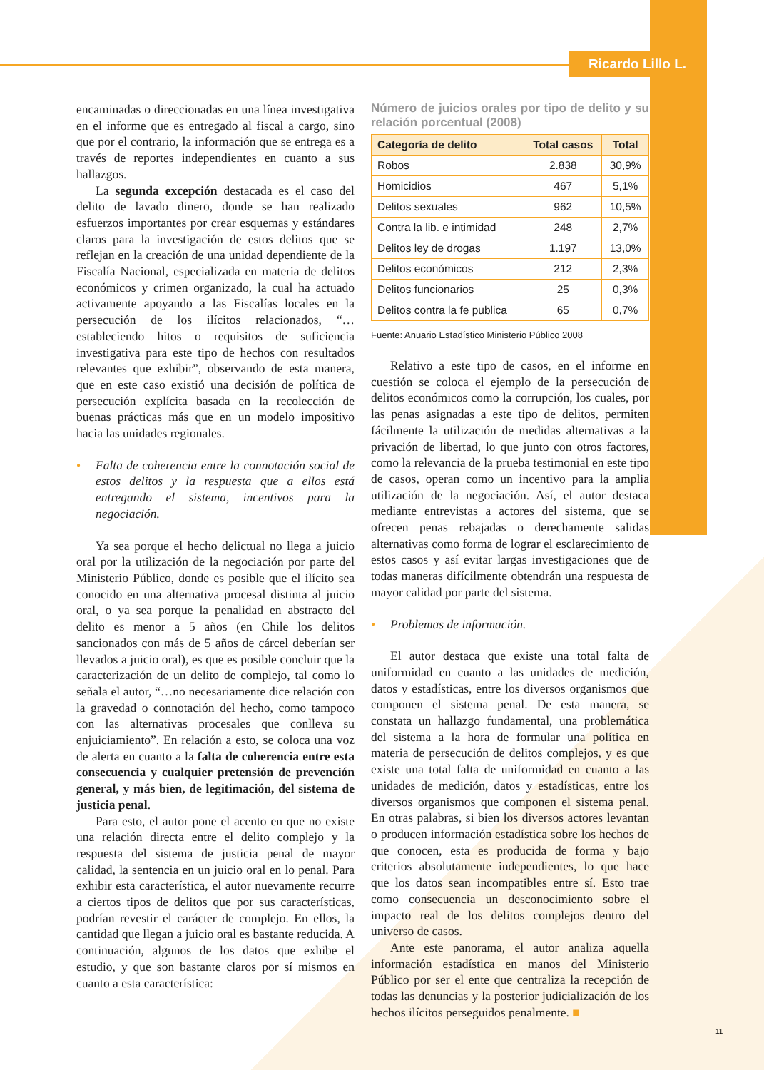Ricardo Lillo L.
encaminadas o direccionadas en una línea investigativa en el informe que es entregado al fiscal a cargo, sino que por el contrario, la información que se entrega es a través de reportes independientes en cuanto a sus hallazgos.
La segunda excepción destacada es el caso del delito de lavado dinero, donde se han realizado esfuerzos importantes por crear esquemas y estándares claros para la investigación de estos delitos que se reflejan en la creación de una unidad dependiente de la Fiscalía Nacional, especializada en materia de delitos económicos y crimen organizado, la cual ha actuado activamente apoyando a las Fiscalías locales en la persecución de los ilícitos relacionados, “…estableciendo hitos o requisitos de suficiencia investigativa para este tipo de hechos con resultados relevantes que exhibir”, observando de esta manera, que en este caso existió una decisión de política de persecución explícita basada en la recolección de buenas prácticas más que en un modelo impositivo hacia las unidades regionales.
• Falta de coherencia entre la connotación social de estos delitos y la respuesta que a ellos está entregando el sistema, incentivos para la negociación.
Ya sea porque el hecho delictual no llega a juicio oral por la utilización de la negociación por parte del Ministerio Público, donde es posible que el ilícito sea conocido en una alternativa procesal distinta al juicio oral, o ya sea porque la penalidad en abstracto del delito es menor a 5 años (en Chile los delitos sancionados con más de 5 años de cárcel deberían ser llevados a juicio oral), es que es posible concluir que la caracterización de un delito de complejo, tal como lo señala el autor, “…no necesariamente dice relación con la gravedad o connotación del hecho, como tampoco con las alternativas procesales que conlleva su enjuiciamiento”. En relación a esto, se coloca una voz de alerta en cuanto a la falta de coherencia entre esta consecuencia y cualquier pretensión de prevención general, y más bien, de legitimación, del sistema de justicia penal.
Para esto, el autor pone el acento en que no existe una relación directa entre el delito complejo y la respuesta del sistema de justicia penal de mayor calidad, la sentencia en un juicio oral en lo penal. Para exhibir esta característica, el autor nuevamente recurre a ciertos tipos de delitos que por sus características, podrían revestir el carácter de complejo. En ellos, la cantidad que llegan a juicio oral es bastante reducida. A continuación, algunos de los datos que exhibe el estudio, y que son bastante claros por sí mismos en cuanto a esta característica:
Número de juicios orales por tipo de delito y su relación porcentual (2008)
| Categoría de delito | Total casos | Total |
| --- | --- | --- |
| Robos | 2.838 | 30,9% |
| Homicidios | 467 | 5,1% |
| Delitos sexuales | 962 | 10,5% |
| Contra la lib. e intimidad | 248 | 2,7% |
| Delitos ley de drogas | 1.197 | 13,0% |
| Delitos económicos | 212 | 2,3% |
| Delitos funcionarios | 25 | 0,3% |
| Delitos contra la fe publica | 65 | 0,7% |
Fuente: Anuario Estadístico Ministerio Público 2008
Relativo a este tipo de casos, en el informe en cuestión se coloca el ejemplo de la persecución de delitos económicos como la corrupción, los cuales, por las penas asignadas a este tipo de delitos, permiten fácilmente la utilización de medidas alternativas a la privación de libertad, lo que junto con otros factores, como la relevancia de la prueba testimonial en este tipo de casos, operan como un incentivo para la amplia utilización de la negociación. Así, el autor destaca mediante entrevistas a actores del sistema, que se ofrecen penas rebajadas o derechamente salidas alternativas como forma de lograr el esclarecimiento de estos casos y así evitar largas investigaciones que de todas maneras difícilmente obtendrán una respuesta de mayor calidad por parte del sistema.
• Problemas de información.
El autor destaca que existe una total falta de uniformidad en cuanto a las unidades de medición, datos y estadísticas, entre los diversos organismos que componen el sistema penal. De esta manera, se constata un hallazgo fundamental, una problemática del sistema a la hora de formular una política en materia de persecución de delitos complejos, y es que existe una total falta de uniformidad en cuanto a las unidades de medición, datos y estadísticas, entre los diversos organismos que componen el sistema penal. En otras palabras, si bien los diversos actores levantan o producen información estadística sobre los hechos de que conocen, esta es producida de forma y bajo criterios absolutamente independientes, lo que hace que los datos sean incompatibles entre sí. Esto trae como consecuencia un desconocimiento sobre el impacto real de los delitos complejos dentro del universo de casos.
Ante este panorama, el autor analiza aquella información estadística en manos del Ministerio Público por ser el ente que centraliza la recepción de todas las denuncias y la posterior judicialización de los hechos ilícitos perseguidos penalmente. ■
11